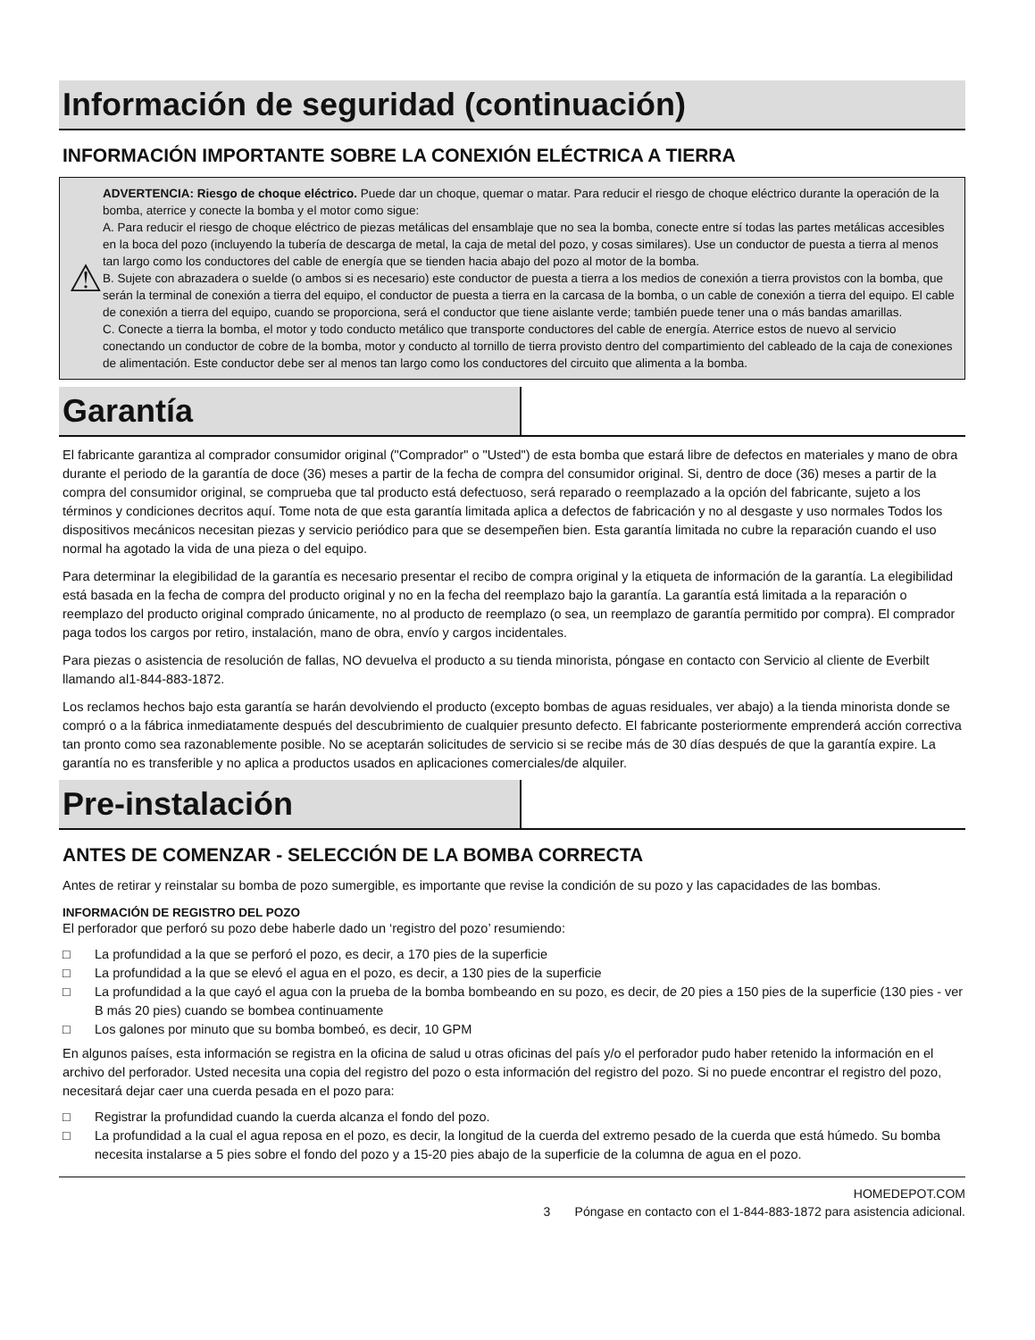Información de seguridad (continuación)
INFORMACIÓN IMPORTANTE SOBRE LA CONEXIÓN ELÉCTRICA A TIERRA
⚠
ADVERTENCIA: Riesgo de choque eléctrico. Puede dar un choque, quemar o matar. Para reducir el riesgo de choque eléctrico durante la operación de la bomba, aterrice y conecte la bomba y el motor como sigue:
A. Para reducir el riesgo de choque eléctrico de piezas metálicas del ensamblaje que no sea la bomba, conecte entre sí todas las partes metálicas accesibles en la boca del pozo (incluyendo la tubería de descarga de metal, la caja de metal del pozo, y cosas similares). Use un conductor de puesta a tierra al menos tan largo como los conductores del cable de energía que se tienden hacia abajo del pozo al motor de la bomba.
B. Sujete con abrazadera o suelde (o ambos si es necesario) este conductor de puesta a tierra a los medios de conexión a tierra provistos con la bomba, que serán la terminal de conexión a tierra del equipo, el conductor de puesta a tierra en la carcasa de la bomba, o un cable de conexión a tierra del equipo. El cable de conexión a tierra del equipo, cuando se proporciona, será el conductor que tiene aislante verde; también puede tener una o más bandas amarillas.
C. Conecte a tierra la bomba, el motor y todo conducto metálico que transporte conductores del cable de energía. Aterrice estos de nuevo al servicio conectando un conductor de cobre de la bomba, motor y conducto al tornillo de tierra provisto dentro del compartimiento del cableado de la caja de conexiones de alimentación. Este conductor debe ser al menos tan largo como los conductores del circuito que alimenta a la bomba.
Garantía
El fabricante garantiza al comprador consumidor original ("Comprador" o "Usted") de esta bomba que estará libre de defectos en materiales y mano de obra durante el periodo de la garantía de doce (36) meses a partir de la fecha de compra del consumidor original. Si, dentro de doce (36) meses a partir de la compra del consumidor original, se comprueba que tal producto está defectuoso, será reparado o reemplazado a la opción del fabricante, sujeto a los términos y condiciones decritos aquí. Tome nota de que esta garantía limitada aplica a defectos de fabricación y no al desgaste y uso normales Todos los dispositivos mecánicos necesitan piezas y servicio periódico para que se desempeñen bien. Esta garantía limitada no cubre la reparación cuando el uso normal ha agotado la vida de una pieza o del equipo.
Para determinar la elegibilidad de la garantía es necesario presentar el recibo de compra original y la etiqueta de información de la garantía. La elegibilidad está basada en la fecha de compra del producto original y no en la fecha del reemplazo bajo la garantía. La garantía está limitada a la reparación o reemplazo del producto original comprado únicamente, no al producto de reemplazo (o sea, un reemplazo de garantía permitido por compra). El comprador paga todos los cargos por retiro, instalación, mano de obra, envío y cargos incidentales.
Para piezas o asistencia de resolución de fallas, NO devuelva el producto a su tienda minorista, póngase en contacto con Servicio al cliente de Everbilt llamando al1-844-883-1872.
Los reclamos hechos bajo esta garantía se harán devolviendo el producto (excepto bombas de aguas residuales, ver abajo) a la tienda minorista donde se compró o a la fábrica inmediatamente después del descubrimiento de cualquier presunto defecto. El fabricante posteriormente emprenderá acción correctiva tan pronto como sea razonablemente posible. No se aceptarán solicitudes de servicio si se recibe más de 30 días después de que la garantía expire. La garantía no es transferible y no aplica a productos usados en aplicaciones comerciales/de alquiler.
Pre-instalación
ANTES DE COMENZAR - SELECCIÓN DE LA BOMBA CORRECTA
Antes de retirar y reinstalar su bomba de pozo sumergible, es importante que revise la condición de su pozo y las capacidades de las bombas.
INFORMACIÓN DE REGISTRO DEL POZO
El perforador que perforó su pozo debe haberle dado un ‘registro del pozo’ resumiendo:
□ La profundidad a la que se perforó el pozo, es decir, a 170 pies de la superficie
□ La profundidad a la que se elevó el agua en el pozo, es decir, a 130 pies de la superficie
□ La profundidad a la que cayó el agua con la prueba de la bomba bombeando en su pozo, es decir, de 20 pies a 150 pies de la superficie (130 pies - ver B más 20 pies) cuando se bombea continuamente
□ Los galones por minuto que su bomba bombeó, es decir, 10 GPM
En algunos países, esta información se registra en la oficina de salud u otras oficinas del país y/o el perforador pudo haber retenido la información en el archivo del perforador. Usted necesita una copia del registro del pozo o esta información del registro del pozo. Si no puede encontrar el registro del pozo, necesitará dejar caer una cuerda pesada en el pozo para:
□ Registrar la profundidad cuando la cuerda alcanza el fondo del pozo.
□ La profundidad a la cual el agua reposa en el pozo, es decir, la longitud de la cuerda del extremo pesado de la cuerda que está húmedo. Su bomba necesita instalarse a 5 pies sobre el fondo del pozo y a 15-20 pies abajo de la superficie de la columna de agua en el pozo.
HOMEDEPOT.COM
3 Póngase en contacto con el 1-844-883-1872 para asistencia adicional.